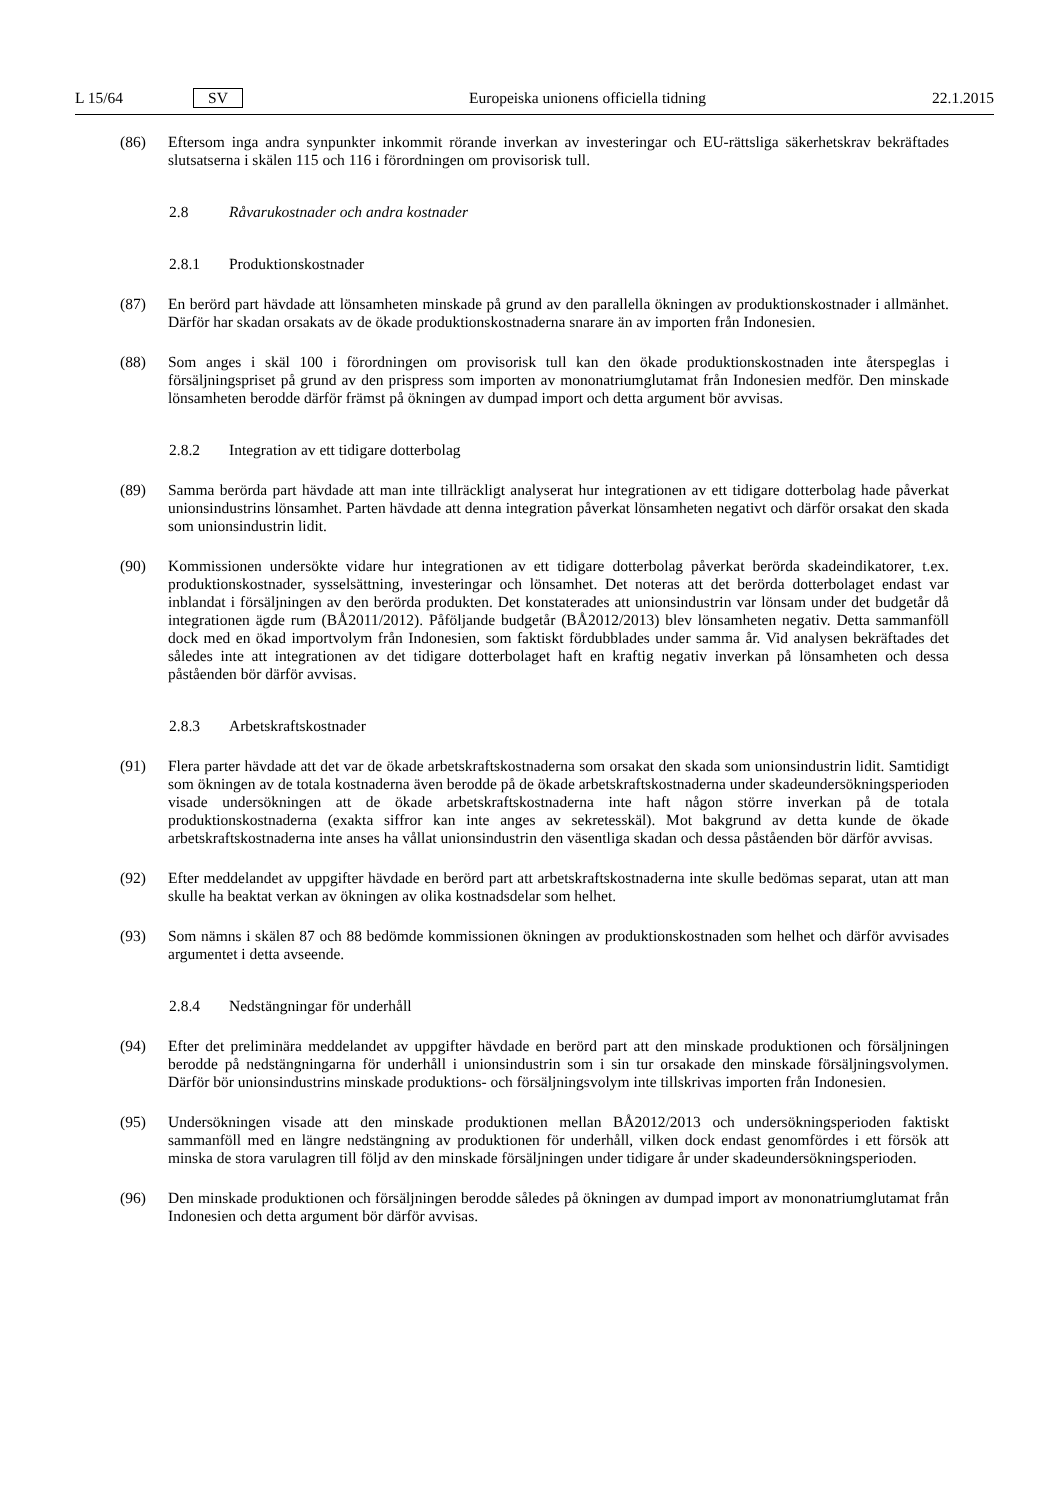L 15/64 SV Europeiska unionens officiella tidning 22.1.2015
(86) Eftersom inga andra synpunkter inkommit rörande inverkan av investeringar och EU-rättsliga säkerhetskrav bekräftades slutsatserna i skälen 115 och 116 i förordningen om provisorisk tull.
2.8 Råvarukostnader och andra kostnader
2.8.1 Produktionskostnader
(87) En berörd part hävdade att lönsamheten minskade på grund av den parallella ökningen av produktionskostnader i allmänhet. Därför har skadan orsakats av de ökade produktionskostnaderna snarare än av importen från Indonesien.
(88) Som anges i skäl 100 i förordningen om provisorisk tull kan den ökade produktionskostnaden inte återspeglas i försäljningspriset på grund av den prispress som importen av mononatriumglutamat från Indonesien medför. Den minskade lönsamheten berodde därför främst på ökningen av dumpad import och detta argument bör avvisas.
2.8.2 Integration av ett tidigare dotterbolag
(89) Samma berörda part hävdade att man inte tillräckligt analyserat hur integrationen av ett tidigare dotterbolag hade påverkat unionsindustrins lönsamhet. Parten hävdade att denna integration påverkat lönsamheten negativt och därför orsakat den skada som unionsindustrin lidit.
(90) Kommissionen undersökte vidare hur integrationen av ett tidigare dotterbolag påverkat berörda skadeindikatorer, t.ex. produktionskostnader, sysselsättning, investeringar och lönsamhet. Det noteras att det berörda dotterbolaget endast var inblandat i försäljningen av den berörda produkten. Det konstaterades att unionsindustrin var lönsam under det budgetår då integrationen ägde rum (BÅ2011/2012). Påföljande budgetår (BÅ2012/2013) blev lönsamheten negativ. Detta sammanföll dock med en ökad importvolym från Indonesien, som faktiskt fördubblades under samma år. Vid analysen bekräftades det således inte att integrationen av det tidigare dotter­bolaget haft en kraftig negativ inverkan på lönsamheten och dessa påståenden bör därför avvisas.
2.8.3 Arbetskraftskostnader
(91) Flera parter hävdade att det var de ökade arbetskraftskostnaderna som orsakat den skada som unionsindustrin lidit. Samtidigt som ökningen av de totala kostnaderna även berodde på de ökade arbetskraftskostnaderna under skadeundersökningsperioden visade undersökningen att de ökade arbetskraftskostnaderna inte haft någon större inverkan på de totala produktionskostnaderna (exakta siffror kan inte anges av sekretesskäl). Mot bakgrund av detta kunde de ökade arbetskraftskostnaderna inte anses ha vållat unionsindustrin den väsentliga skadan och dessa påståenden bör därför avvisas.
(92) Efter meddelandet av uppgifter hävdade en berörd part att arbetskraftskostnaderna inte skulle bedömas separat, utan att man skulle ha beaktat verkan av ökningen av olika kostnadsdelar som helhet.
(93) Som nämns i skälen 87 och 88 bedömde kommissionen ökningen av produktionskostnaden som helhet och därför avvisades argumentet i detta avseende.
2.8.4 Nedstängningar för underhåll
(94) Efter det preliminära meddelandet av uppgifter hävdade en berörd part att den minskade produktionen och försäljningen berodde på nedstängningarna för underhåll i unionsindustrin som i sin tur orsakade den minskade försäljningsvolymen. Därför bör unionsindustrins minskade produktions- och försäljningsvolym inte tillskrivas importen från Indonesien.
(95) Undersökningen visade att den minskade produktionen mellan BÅ2012/2013 och undersökningsperioden faktiskt sammanföll med en längre nedstängning av produktionen för underhåll, vilken dock endast genomfördes i ett försök att minska de stora varulagren till följd av den minskade försäljningen under tidigare år under skadeundersökningsperioden.
(96) Den minskade produktionen och försäljningen berodde således på ökningen av dumpad import av mononat­riumglutamat från Indonesien och detta argument bör därför avvisas.